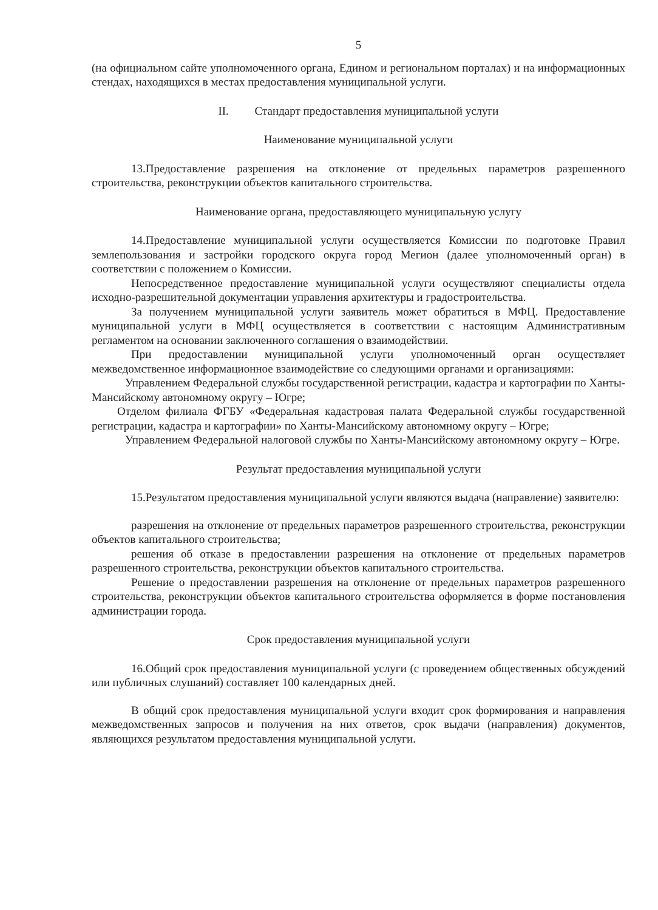5
(на официальном сайте уполномоченного органа, Едином и региональном порталах) и на информационных стендах, находящихся в местах предоставления муниципальной услуги.
II. Стандарт предоставления муниципальной услуги
Наименование муниципальной услуги
13.Предоставление разрешения на отклонение от предельных параметров разрешенного строительства, реконструкции объектов капитального строительства.
Наименование органа, предоставляющего муниципальную услугу
14.Предоставление муниципальной услуги осуществляется Комиссии по подготовке Правил землепользования и застройки городского округа город Мегион (далее уполномоченный орган) в соответствии с положением о Комиссии.
Непосредственное предоставление муниципальной услуги осуществляют специалисты отдела исходно-разрешительной документации управления архитектуры и градостроительства.
За получением муниципальной услуги заявитель может обратиться в МФЦ. Предоставление муниципальной услуги в МФЦ осуществляется в соответствии с настоящим Административным регламентом на основании заключенного соглашения о взаимодействии.
При предоставлении муниципальной услуги уполномоченный орган осуществляет межведомственное информационное взаимодействие со следующими органами и организациями:
Управлением Федеральной службы государственной регистрации, кадастра и картографии по Ханты-Мансийскому автономному округу – Югре;
Отделом филиала ФГБУ «Федеральная кадастровая палата Федеральной службы государственной регистрации, кадастра и картографии» по Ханты-Мансийскому автономному округу – Югре;
Управлением Федеральной налоговой службы по Ханты-Мансийскому автономному округу – Югре.
Результат предоставления муниципальной услуги
15.Результатом предоставления муниципальной услуги являются выдача (направление) заявителю:
разрешения на отклонение от предельных параметров разрешенного строительства, реконструкции объектов капитального строительства;
решения об отказе в предоставлении разрешения на отклонение от предельных параметров разрешенного строительства, реконструкции объектов капитального строительства.
Решение о предоставлении разрешения на отклонение от предельных параметров разрешенного строительства, реконструкции объектов капитального строительства оформляется в форме постановления администрации города.
Срок предоставления муниципальной услуги
16.Общий срок предоставления муниципальной услуги (с проведением общественных обсуждений или публичных слушаний) составляет 100 календарных дней.
В общий срок предоставления муниципальной услуги входит срок формирования и направления межведомственных запросов и получения на них ответов, срок выдачи (направления) документов, являющихся результатом предоставления муниципальной услуги.